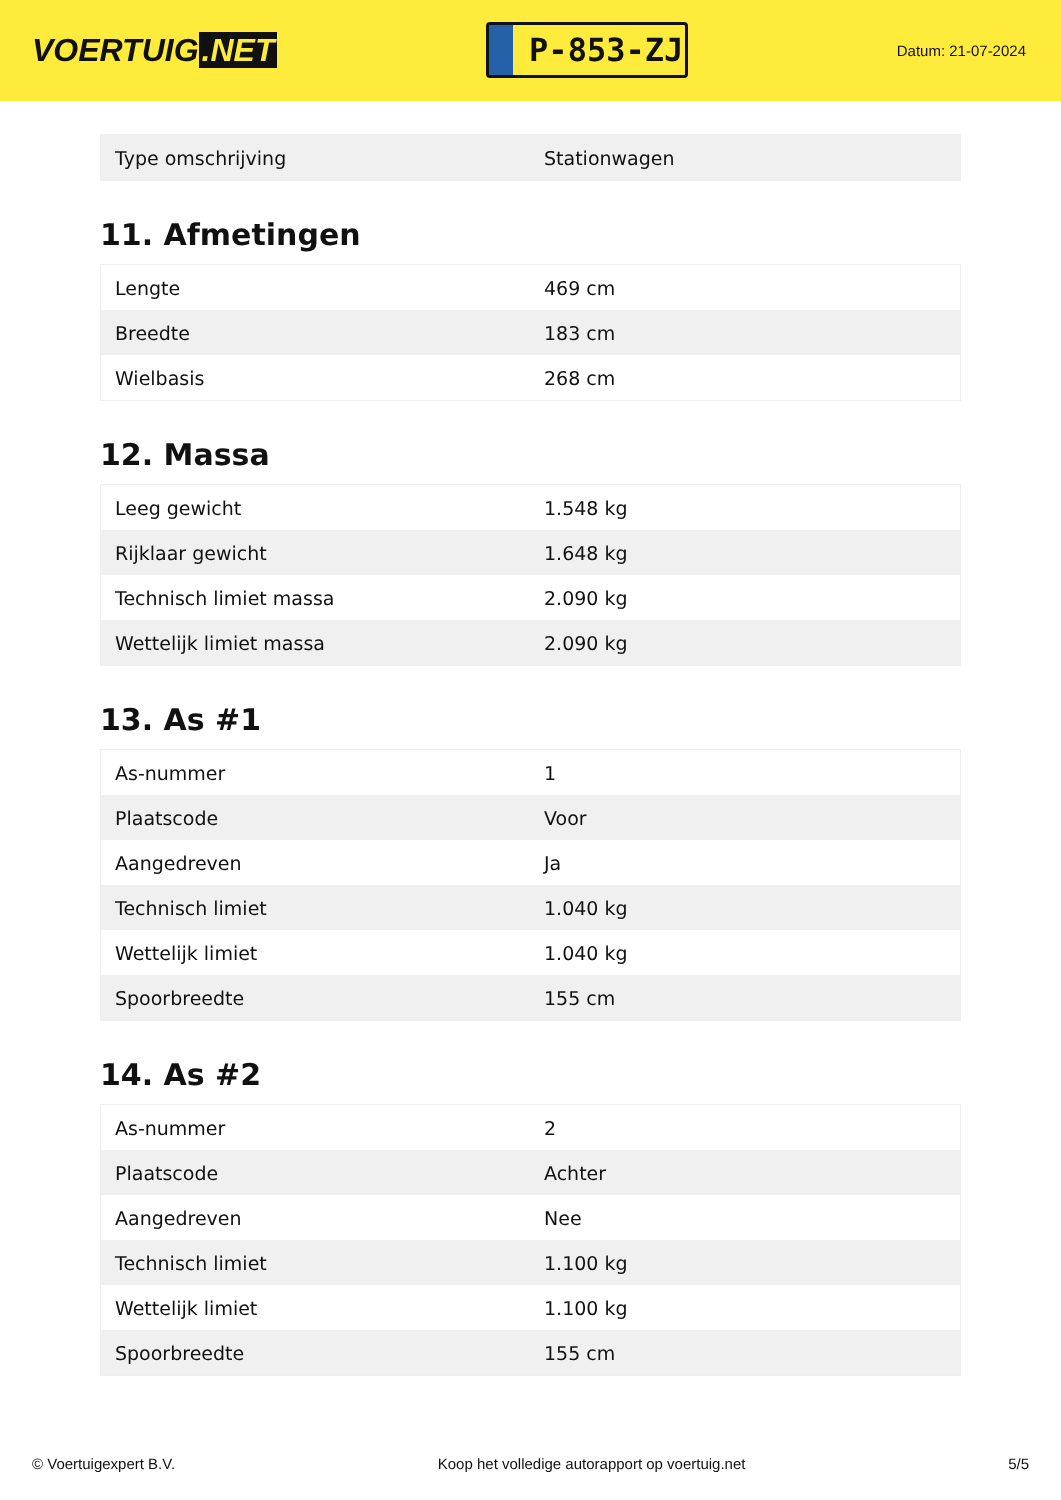VOERTUIG.NET
P-853-ZJ
Datum: 21-07-2024
| Type omschrijving | Stationwagen |
11. Afmetingen
| Lengte | 469 cm |
| Breedte | 183 cm |
| Wielbasis | 268 cm |
12. Massa
| Leeg gewicht | 1.548 kg |
| Rijklaar gewicht | 1.648 kg |
| Technisch limiet massa | 2.090 kg |
| Wettelijk limiet massa | 2.090 kg |
13. As #1
| As-nummer | 1 |
| Plaatscode | Voor |
| Aangedreven | Ja |
| Technisch limiet | 1.040 kg |
| Wettelijk limiet | 1.040 kg |
| Spoorbreedte | 155 cm |
14. As #2
| As-nummer | 2 |
| Plaatscode | Achter |
| Aangedreven | Nee |
| Technisch limiet | 1.100 kg |
| Wettelijk limiet | 1.100 kg |
| Spoorbreedte | 155 cm |
© Voertuigexpert B.V. Koop het volledige autorapport op voertuig.net 5/5